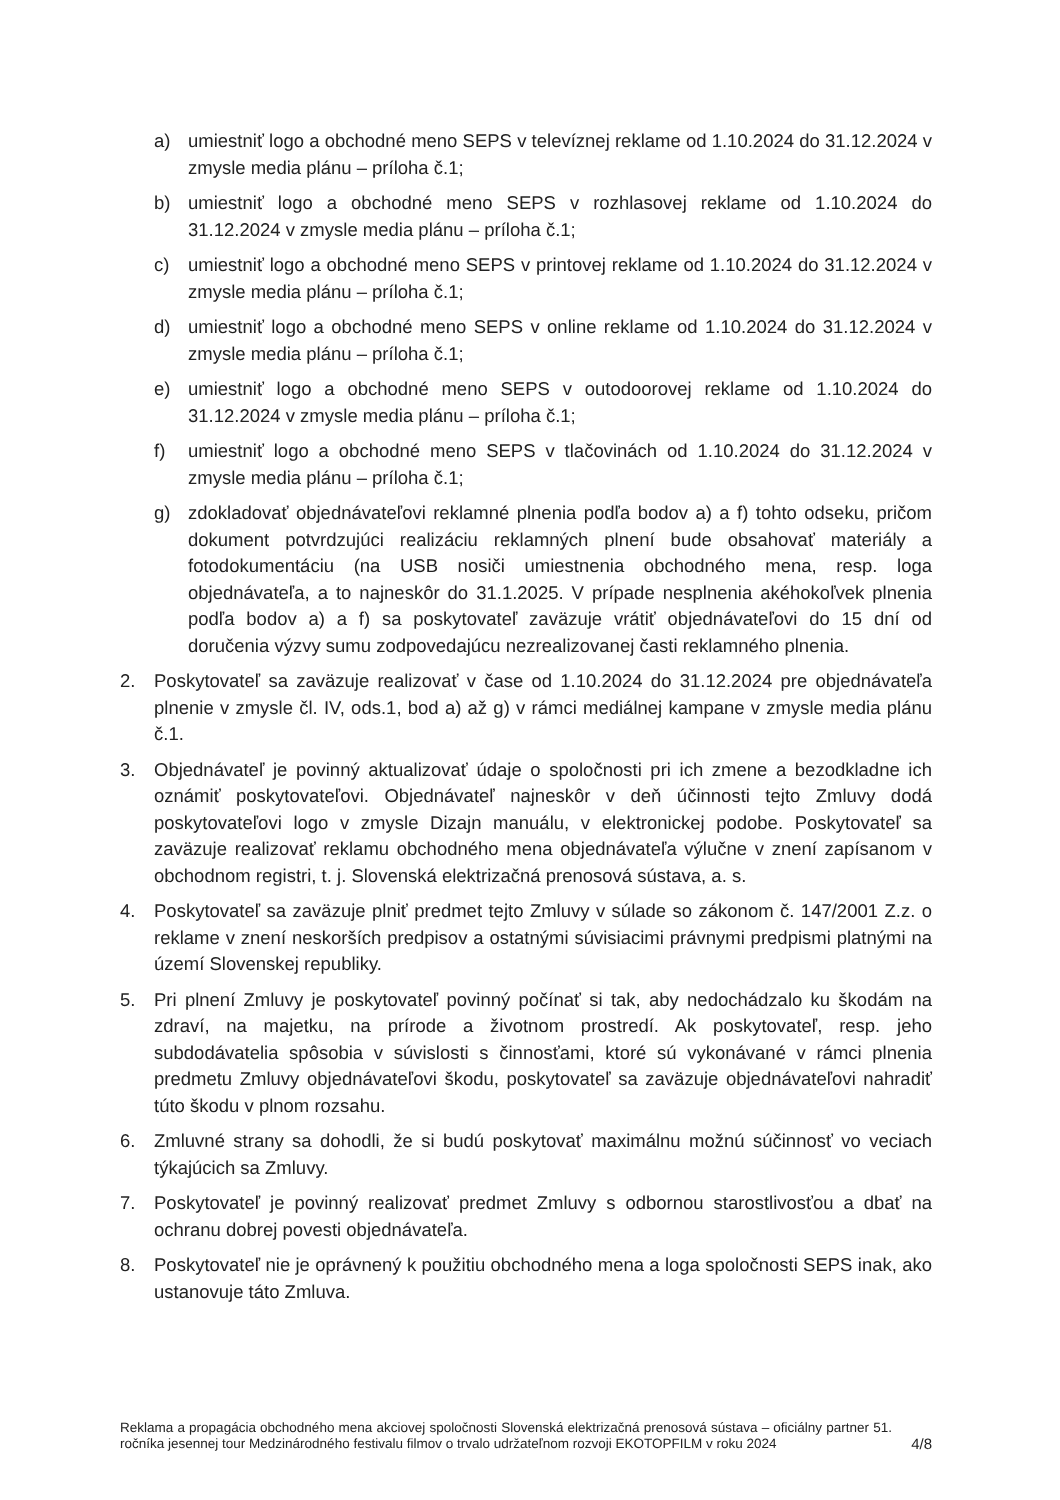a) umiestniť logo a obchodné meno SEPS v televíznej reklame od 1.10.2024 do 31.12.2024 v zmysle media plánu – príloha č.1;
b) umiestniť logo a obchodné meno SEPS v rozhlasovej reklame od 1.10.2024 do 31.12.2024 v zmysle media plánu – príloha č.1;
c) umiestniť logo a obchodné meno SEPS v printovej reklame od 1.10.2024 do 31.12.2024 v zmysle media plánu – príloha č.1;
d) umiestniť logo a obchodné meno SEPS v online reklame od 1.10.2024 do 31.12.2024 v zmysle media plánu – príloha č.1;
e) umiestniť logo a obchodné meno SEPS v outodoorovej reklame od 1.10.2024 do 31.12.2024 v zmysle media plánu – príloha č.1;
f) umiestniť logo a obchodné meno SEPS v tlačovinách od 1.10.2024 do 31.12.2024 v zmysle media plánu – príloha č.1;
g) zdokladovať objednávateľovi reklamné plnenia podľa bodov a) a f) tohto odseku, pričom dokument potvrdzujúci realizáciu reklamných plnení bude obsahovať materiály a fotodokumentáciu (na USB nosiči umiestnenia obchodného mena, resp. loga objednávateľa, a to najneskôr do 31.1.2025. V prípade nesplnenia akéhokoľvek plnenia podľa bodov a) a f) sa poskytovateľ zaväzuje vrátiť objednávateľovi do 15 dní od doručenia výzvy sumu zodpovedajúcu nezrealizovanej časti reklamného plnenia.
2. Poskytovateľ sa zaväzuje realizovať v čase od 1.10.2024 do 31.12.2024 pre objednávateľa plnenie v zmysle čl. IV, ods.1, bod a) až g) v rámci mediálnej kampane v zmysle media plánu č.1.
3. Objednávateľ je povinný aktualizovať údaje o spoločnosti pri ich zmene a bezodkladne ich oznámiť poskytovateľovi. Objednávateľ najneskôr v deň účinnosti tejto Zmluvy dodá poskytovateľovi logo v zmysle Dizajn manuálu, v elektronickej podobe. Poskytovateľ sa zaväzuje realizovať reklamu obchodného mena objednávateľa výlučne v znení zapísanom v obchodnom registri, t. j. Slovenská elektrizačná prenosová sústava, a. s.
4. Poskytovateľ sa zaväzuje plniť predmet tejto Zmluvy v súlade so zákonom č. 147/2001 Z.z. o reklame v znení neskorších predpisov a ostatnými súvisiacimi právnymi predpismi platnými na území Slovenskej republiky.
5. Pri plnení Zmluvy je poskytovateľ povinný počínať si tak, aby nedochádzalo ku škodám na zdraví, na majetku, na prírode a životnom prostredí. Ak poskytovateľ, resp. jeho subdodávatelia spôsobia v súvislosti s činnosťami, ktoré sú vykonávané v rámci plnenia predmetu Zmluvy objednávateľovi škodu, poskytovateľ sa zaväzuje objednávateľovi nahradiť túto škodu v plnom rozsahu.
6. Zmluvné strany sa dohodli, že si budú poskytovať maximálnu možnú súčinnosť vo veciach týkajúcich sa Zmluvy.
7. Poskytovateľ je povinný realizovať predmet Zmluvy s odbornou starostlivosťou a dbať na ochranu dobrej povesti objednávateľa.
8. Poskytovateľ nie je oprávnený k použitiu obchodného mena a loga spoločnosti SEPS inak, ako ustanovuje táto Zmluva.
Reklama a propagácia obchodného mena akciovej spoločnosti Slovenská elektrizačná prenosová sústava – oficiálny partner 51. ročníka jesennej tour Medzinárodného festivalu filmov o trvalo udržateľnom rozvoji EKOTOPFILM v roku 2024 4/8